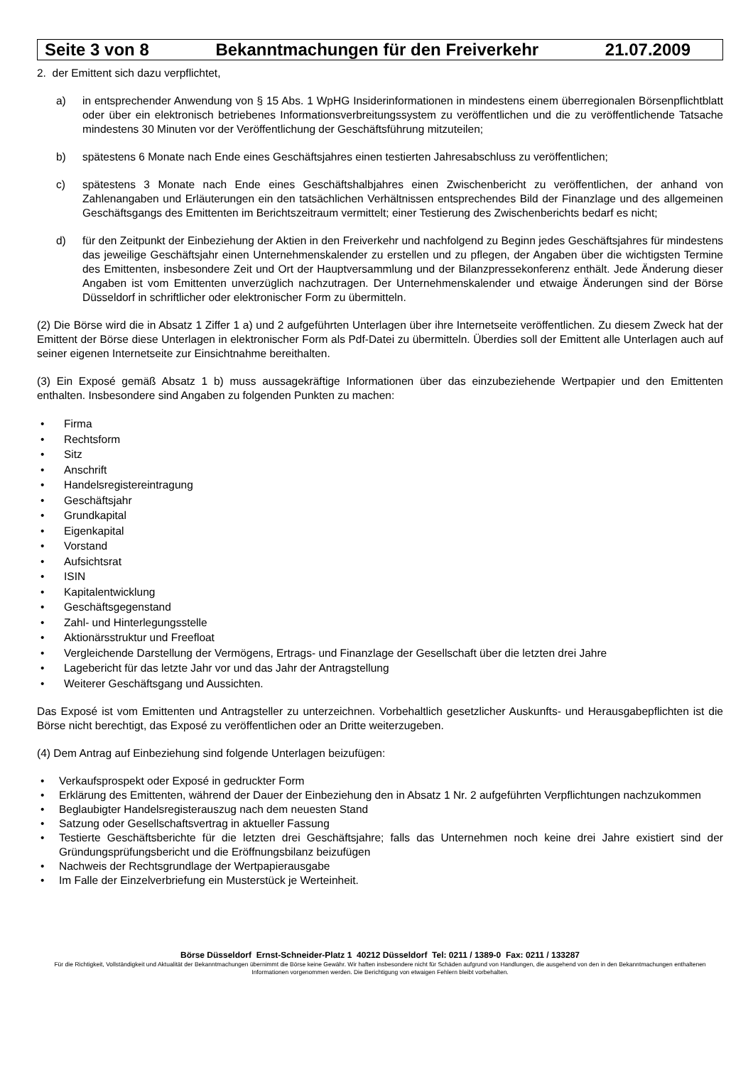Seite 3 von 8 Bekanntmachungen für den Freiverkehr 21.07.2009
2. der Emittent sich dazu verpflichtet,
a) in entsprechender Anwendung von § 15 Abs. 1 WpHG Insiderinformationen in mindestens einem überregionalen Börsenpflichtblatt oder über ein elektronisch betriebenes Informationsverbreitungssystem zu veröffentlichen und die zu veröffentlichende Tatsache mindestens 30 Minuten vor der Veröffentlichung der Geschäftsführung mitzuteilen;
b) spätestens 6 Monate nach Ende eines Geschäftsjahres einen testierten Jahresabschluss zu veröffentlichen;
c) spätestens 3 Monate nach Ende eines Geschäftshalbjahres einen Zwischenbericht zu veröffentlichen, der anhand von Zahlenangaben und Erläuterungen ein den tatsächlichen Verhältnissen entsprechendes Bild der Finanzlage und des allgemeinen Geschäftsgangs des Emittenten im Berichtszeitraum vermittelt; einer Testierung des Zwischenberichts bedarf es nicht;
d) für den Zeitpunkt der Einbeziehung der Aktien in den Freiverkehr und nachfolgend zu Beginn jedes Geschäftsjahres für mindestens das jeweilige Geschäftsjahr einen Unternehmenskalender zu erstellen und zu pflegen, der Angaben über die wichtigsten Termine des Emittenten, insbesondere Zeit und Ort der Hauptversammlung und der Bilanzpressekonferenz enthält. Jede Änderung dieser Angaben ist vom Emittenten unverzüglich nachzutragen. Der Unternehmenskalender und etwaige Änderungen sind der Börse Düsseldorf in schriftlicher oder elektronischer Form zu übermitteln.
(2) Die Börse wird die in Absatz 1 Ziffer 1 a) und 2 aufgeführten Unterlagen über ihre Internetseite veröffentlichen. Zu diesem Zweck hat der Emittent der Börse diese Unterlagen in elektronischer Form als Pdf-Datei zu übermitteln. Überdies soll der Emittent alle Unterlagen auch auf seiner eigenen Internetseite zur Einsichtnahme bereithalten.
(3) Ein Exposé gemäß Absatz 1 b) muss aussagekräftige Informationen über das einzubeziehende Wertpapier und den Emittenten enthalten. Insbesondere sind Angaben zu folgenden Punkten zu machen:
• Firma
• Rechtsform
• Sitz
• Anschrift
• Handelsregistereintragung
• Geschäftsjahr
• Grundkapital
• Eigenkapital
• Vorstand
• Aufsichtsrat
• ISIN
• Kapitalentwicklung
• Geschäftsgegenstand
• Zahl- und Hinterlegungsstelle
• Aktionärsstruktur und Freefloat
• Vergleichende Darstellung der Vermögens, Ertrags- und Finanzlage der Gesellschaft über die letzten drei Jahre
• Lagebericht für das letzte Jahr vor und das Jahr der Antragstellung
• Weiterer Geschäftsgang und Aussichten.
Das Exposé ist vom Emittenten und Antragsteller zu unterzeichnen. Vorbehaltlich gesetzlicher Auskunfts- und Herausgabepflichten ist die Börse nicht berechtigt, das Exposé zu veröffentlichen oder an Dritte weiterzugeben.
(4) Dem Antrag auf Einbeziehung sind folgende Unterlagen beizufügen:
• Verkaufsprospekt oder Exposé in gedruckter Form
• Erklärung des Emittenten, während der Dauer der Einbeziehung den in Absatz 1 Nr. 2 aufgeführten Verpflichtungen nachzukommen
• Beglaubigter Handelsregisterauszug nach dem neuesten Stand
• Satzung oder Gesellschaftsvertrag in aktueller Fassung
• Testierte Geschäftsberichte für die letzten drei Geschäftsjahre; falls das Unternehmen noch keine drei Jahre existiert sind der Gründungsprüfungsbericht und die Eröffnungsbilanz beizufügen
• Nachweis der Rechtsgrundlage der Wertpapierausgabe
• Im Falle der Einzelverbriefung ein Musterstück je Werteinheit.
Börse Düsseldorf Ernst-Schneider-Platz 1 40212 Düsseldorf Tel: 0211 / 1389-0 Fax: 0211 / 133287
Für die Richtigkeit, Vollständigkeit und Aktualität der Bekanntmachungen übernimmt die Börse keine Gewähr. Wir haften insbesondere nicht für Schäden aufgrund von Handlungen, die ausgehend von den in den Bekanntmachungen enthaltenen Informationen vorgenommen werden. Die Berichtigung von etwaigen Fehlern bleibt vorbehalten.